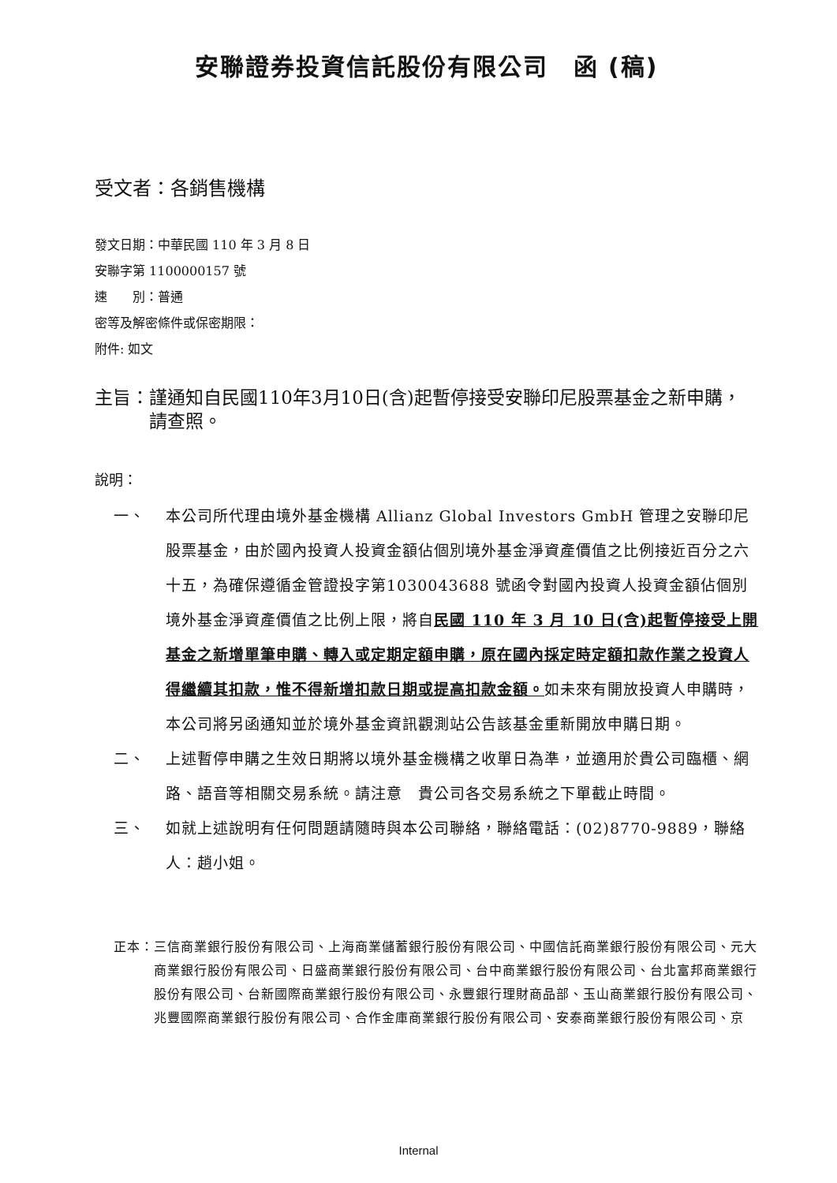安聯證券投資信託股份有限公司　函 (稿)
受文者：各銷售機構
發文日期：中華民國 110 年 3 月 8 日
安聯字第 1100000157 號
速　　別：普通
密等及解密條件或保密期限：
附件: 如文
主旨： 謹通知自民國110年3月10日(含)起暫停接受安聯印尼股票基金之新申購，請查照。
說明：
一、 本公司所代理由境外基金機構 Allianz Global Investors GmbH 管理之安聯印尼股票基金，由於國內投資人投資金額佔個別境外基金淨資產價值之比例接近百分之六十五，為確保遵循金管證投字第1030043688 號函令對國內投資人投資金額佔個別境外基金淨資產價值之比例上限，將自民國 110 年 3 月 10 日(含)起暫停接受上開基金之新增單筆申購、轉入或定期定額申購，原在國內採定時定額扣款作業之投資人得繼續其扣款，惟不得新增扣款日期或提高扣款金額。如未來有開放投資人申購時，本公司將另函通知並於境外基金資訊觀測站公告該基金重新開放申購日期。
二、 上述暫停申購之生效日期將以境外基金機構之收單日為準，並適用於貴公司臨櫃、網路、語音等相關交易系統。請注意　貴公司各交易系統之下單截止時間。
三、 如就上述說明有任何問題請隨時與本公司聯絡，聯絡電話：(02)8770-9889，聯絡人：趙小姐。
正本： 三信商業銀行股份有限公司、上海商業儲蓄銀行股份有限公司、中國信託商業銀行股份有限公司、元大商業銀行股份有限公司、日盛商業銀行股份有限公司、台中商業銀行股份有限公司、台北富邦商業銀行股份有限公司、台新國際商業銀行股份有限公司、永豐銀行理財商品部、玉山商業銀行股份有限公司、兆豐國際商業銀行股份有限公司、合作金庫商業銀行股份有限公司、安泰商業銀行股份有限公司、京
Internal